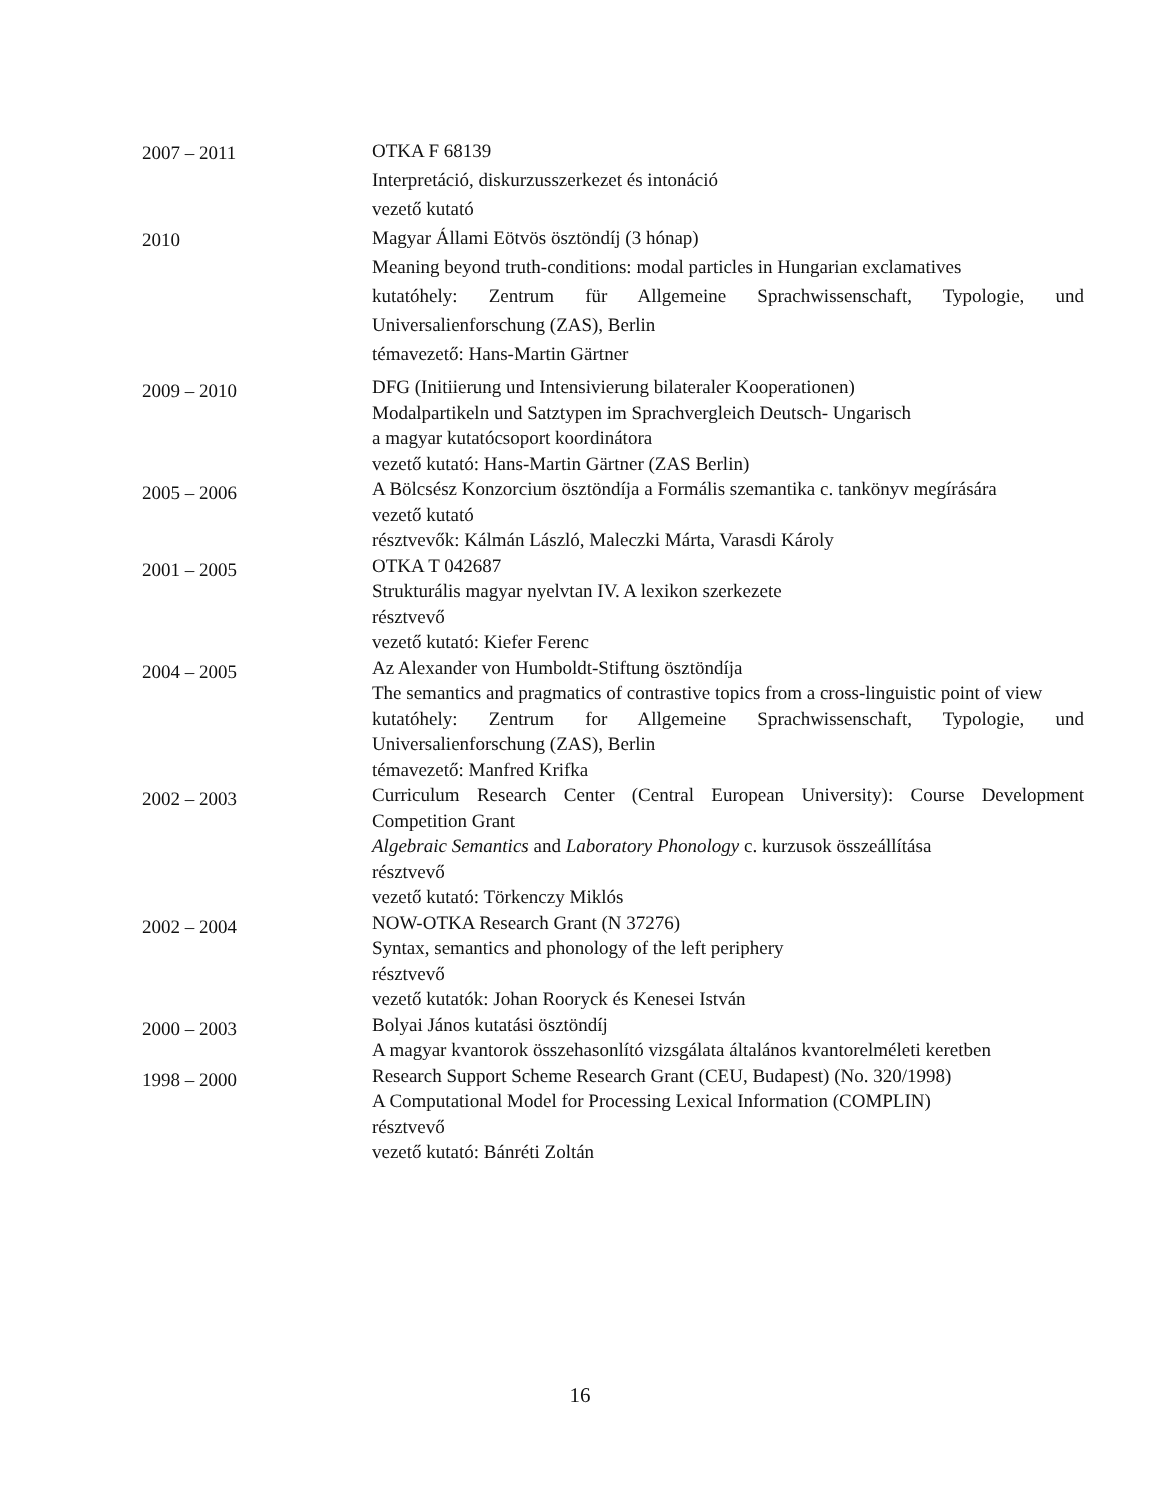2007 – 2011
OTKA F 68139
Interpretáció, diskurzusszerkezet és intonáció
vezető kutató
2010
Magyar Állami Eötvös ösztöndíj (3 hónap)
Meaning beyond truth-conditions: modal particles in Hungarian exclamatives
kutatóhely: Zentrum für Allgemeine Sprachwissenschaft, Typologie, und Universalienforschung (ZAS), Berlin
témavezető: Hans-Martin Gärtner
2009 – 2010
DFG (Initiierung und Intensivierung bilateraler Kooperationen)
Modalpartikeln und Satztypen im Sprachvergleich Deutsch- Ungarisch
a magyar kutatócsoport koordinátora
vezető kutató: Hans-Martin Gärtner (ZAS Berlin)
2005 – 2006
A Bölcsész Konzorcium ösztöndíja a Formális szemantika c. tankönyv megírására
vezető kutató
résztvevők: Kálmán László, Maleczki Márta, Varasdi Károly
2001 – 2005
OTKA T 042687
Strukturális magyar nyelvtan IV. A lexikon szerkezete
résztvevő
vezető kutató: Kiefer Ferenc
2004 – 2005
Az Alexander von Humboldt-Stiftung ösztöndíja
The semantics and pragmatics of contrastive topics from a cross-linguistic point of view
kutatóhely: Zentrum for Allgemeine Sprachwissenschaft, Typologie, und Universalienforschung (ZAS), Berlin
témavezető: Manfred Krifka
2002 – 2003
Curriculum Research Center (Central European University): Course Development Competition Grant
Algebraic Semantics and Laboratory Phonology c. kurzusok összeállítása
résztvevő
vezető kutató: Törkenczy Miklós
2002 – 2004
NOW-OTKA Research Grant (N 37276)
Syntax, semantics and phonology of the left periphery
résztvevő
vezető kutatók: Johan Rooryck és Kenesei István
2000 – 2003
Bolyai János kutatási ösztöndíj
A magyar kvantorok összehasonlító vizsgálata általános kvantorelméleti keretben
1998 – 2000
Research Support Scheme Research Grant (CEU, Budapest) (No. 320/1998)
A Computational Model for Processing Lexical Information (COMPLIN)
résztvevő
vezető kutató: Bánréti Zoltán
16